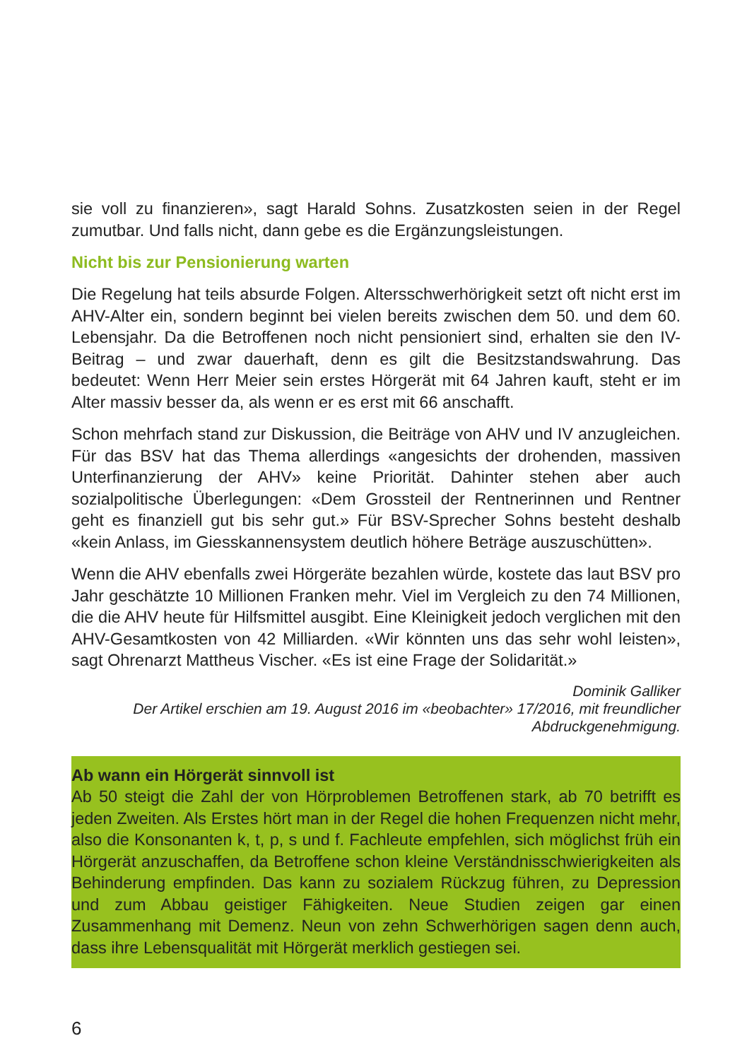sie voll zu finanzieren», sagt Harald Sohns. Zusatzkosten seien in der Regel zumutbar. Und falls nicht, dann gebe es die Ergänzungsleistungen.
Nicht bis zur Pensionierung warten
Die Regelung hat teils absurde Folgen. Altersschwerhörigkeit setzt oft nicht erst im AHV-Alter ein, sondern beginnt bei vielen bereits zwischen dem 50. und dem 60. Lebensjahr. Da die Betroffenen noch nicht pensioniert sind, erhalten sie den IV-Beitrag – und zwar dauerhaft, denn es gilt die Besitzstandswahrung. Das bedeutet: Wenn Herr Meier sein erstes Hörgerät mit 64 Jahren kauft, steht er im Alter massiv besser da, als wenn er es erst mit 66 anschafft.
Schon mehrfach stand zur Diskussion, die Beiträge von AHV und IV anzugleichen. Für das BSV hat das Thema allerdings «angesichts der drohenden, massiven Unterfinanzierung der AHV» keine Priorität. Dahinter stehen aber auch sozialpolitische Überlegungen: «Dem Grossteil der Rentnerinnen und Rentner geht es finanziell gut bis sehr gut.» Für BSV-Sprecher Sohns besteht deshalb «kein Anlass, im Giesskannensystem deutlich höhere Beträge auszuschütten».
Wenn die AHV ebenfalls zwei Hörgeräte bezahlen würde, kostete das laut BSV pro Jahr geschätzte 10 Millionen Franken mehr. Viel im Vergleich zu den 74 Millionen, die die AHV heute für Hilfsmittel ausgibt. Eine Kleinigkeit jedoch verglichen mit den AHV-Gesamtkosten von 42 Milliarden. «Wir könnten uns das sehr wohl leisten», sagt Ohrenarzt Mattheus Vischer. «Es ist eine Frage der Solidarität.»
Dominik Galliker
Der Artikel erschien am 19. August 2016 im «beobachter» 17/2016, mit freundlicher Abdruckgenehmigung.
Ab wann ein Hörgerät sinnvoll ist
Ab 50 steigt die Zahl der von Hörproblemen Betroffenen stark, ab 70 betrifft es jeden Zweiten. Als Erstes hört man in der Regel die hohen Frequenzen nicht mehr, also die Konsonanten k, t, p, s und f. Fachleute empfehlen, sich möglichst früh ein Hörgerät anzuschaffen, da Betroffene schon kleine Verständnisschwierigkeiten als Behinderung empfinden. Das kann zu sozialem Rückzug führen, zu Depression und zum Abbau geistiger Fähigkeiten. Neue Studien zeigen gar einen Zusammenhang mit Demenz. Neun von zehn Schwerhörigen sagen denn auch, dass ihre Lebensqualität mit Hörgerät merklich gestiegen sei.
6